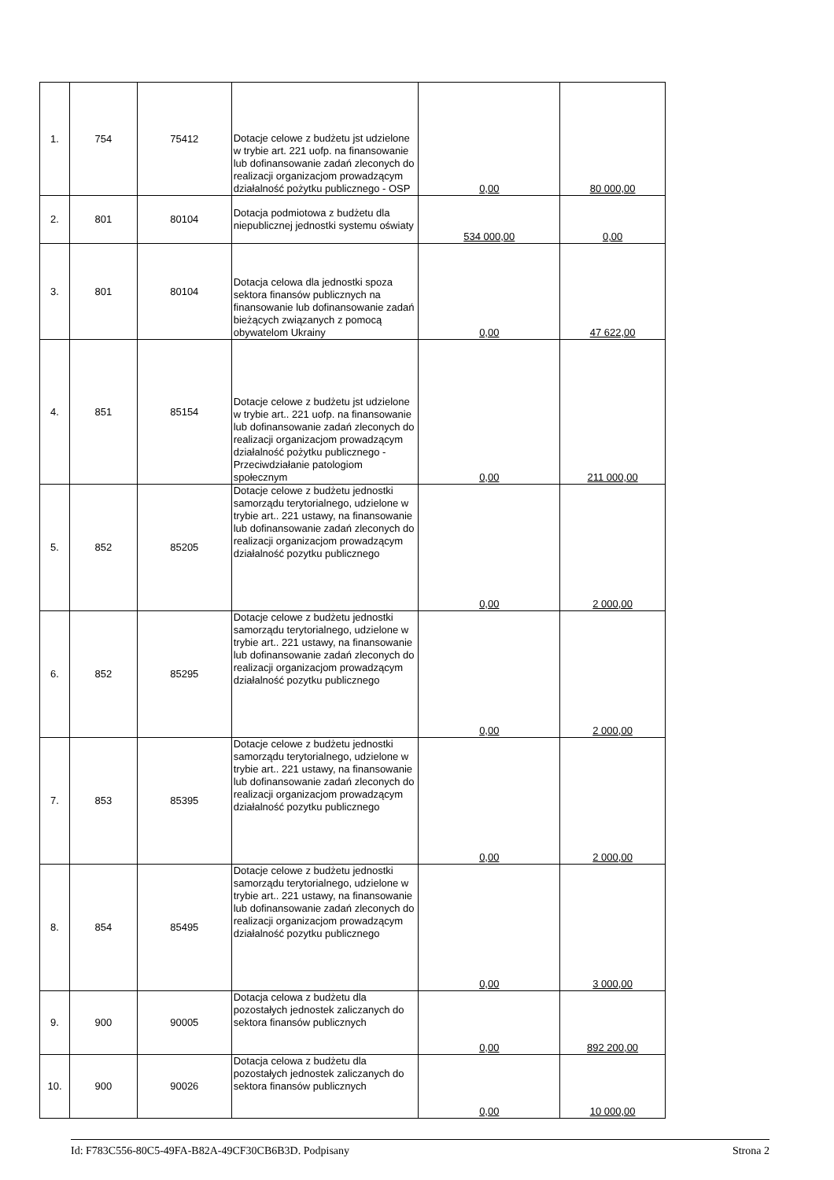| 1. | 754 | 75412 | Dotacje celowe z budżetu jst udzielone w trybie art. 221 uofp. na finansowanie lub dofinansowanie zadań zleconych do realizacji organizacjom prowadzącym działalność pożytku publicznego - OSP | 0,00 | 80 000,00 |
| 2. | 801 | 80104 | Dotacja podmiotowa z budżetu dla niepublicznej jednostki systemu oświaty | 534 000,00 | 0,00 |
| 3. | 801 | 80104 | Dotacja celowa dla jednostki spoza sektora finansów publicznych na finansowanie lub dofinansowanie zadań bieżących związanych z pomocą obywatelom Ukrainy | 0,00 | 47 622,00 |
| 4. | 851 | 85154 | Dotacje celowe z budżetu jst udzielone w trybie art.. 221 uofp. na finansowanie lub dofinansowanie zadań zleconych do realizacji organizacjom prowadzącym działalność pożytku publicznego - Przeciwdziałanie patologiom społecznym | 0,00 | 211 000,00 |
| 5. | 852 | 85205 | Dotacje celowe z budżetu jednostki samorządu terytorialnego, udzielone w trybie art.. 221 ustawy, na finansowanie lub dofinansowanie zadań zleconych do realizacji organizacjom prowadzącym działalność pozytku publicznego | 0,00 | 2 000,00 |
| 6. | 852 | 85295 | Dotacje celowe z budżetu jednostki samorządu terytorialnego, udzielone w trybie art.. 221 ustawy, na finansowanie lub dofinansowanie zadań zleconych do realizacji organizacjom prowadzącym działalność pozytku publicznego | 0,00 | 2 000,00 |
| 7. | 853 | 85395 | Dotacje celowe z budżetu jednostki samorządu terytorialnego, udzielone w trybie art.. 221 ustawy, na finansowanie lub dofinansowanie zadań zleconych do realizacji organizacjom prowadzącym działalność pozytku publicznego | 0,00 | 2 000,00 |
| 8. | 854 | 85495 | Dotacje celowe z budżetu jednostki samorządu terytorialnego, udzielone w trybie art.. 221 ustawy, na finansowanie lub dofinansowanie zadań zleconych do realizacji organizacjom prowadzącym działalność pozytku publicznego | 0,00 | 3 000,00 |
| 9. | 900 | 90005 | Dotacja celowa z budżetu dla pozostałych jednostek zaliczanych do sektora finansów publicznych | 0,00 | 892 200,00 |
| 10. | 900 | 90026 | Dotacja celowa z budżetu dla pozostałych jednostek zaliczanych do sektora finansów publicznych | 0,00 | 10 000,00 |
Id: F783C556-80C5-49FA-B82A-49CF30CB6B3D. Podpisany Strona 2